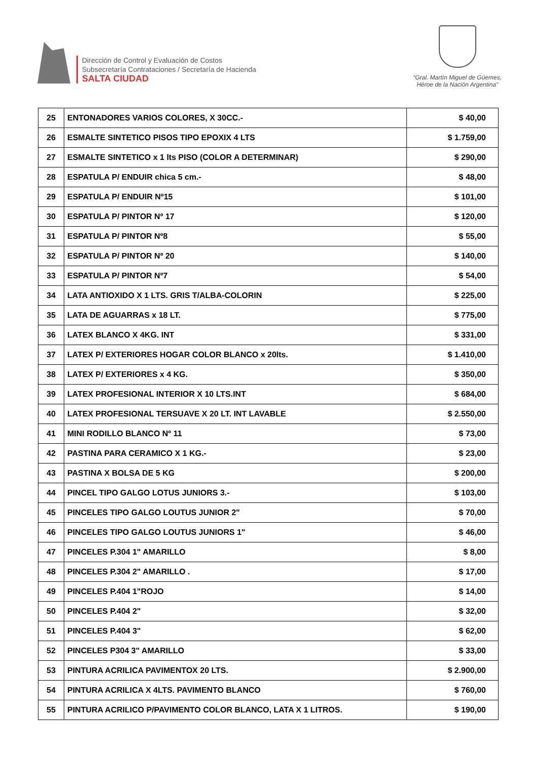Dirección de Control y Evaluación de Costos
Subsecretaría Contrataciones / Secretaría de Hacienda
SALTA CIUDAD
“Gral. Martín Miguel de Güemes,
Héroe de la Nación Argentina”
| 25 | ENTONADORES VARIOS COLORES, X 30CC.- | $ 40,00 |
| 26 | ESMALTE SINTETICO PISOS TIPO EPOXIX 4 LTS | $ 1.759,00 |
| 27 | ESMALTE SINTETICO x 1 lts PISO (COLOR A DETERMINAR) | $ 290,00 |
| 28 | ESPATULA P/ ENDUIR chica 5 cm.- | $ 48,00 |
| 29 | ESPATULA P/ ENDUIR Nº15 | $ 101,00 |
| 30 | ESPATULA P/ PINTOR Nº 17 | $ 120,00 |
| 31 | ESPATULA P/ PINTOR Nº8 | $ 55,00 |
| 32 | ESPATULA P/ PINTOR Nº 20 | $ 140,00 |
| 33 | ESPATULA P/ PINTOR Nº7 | $ 54,00 |
| 34 | LATA ANTIOXIDO X 1 LTS. GRIS T/ALBA-COLORIN | $ 225,00 |
| 35 | LATA DE AGUARRAS x 18 LT. | $ 775,00 |
| 36 | LATEX BLANCO X 4KG. INT | $ 331,00 |
| 37 | LATEX P/ EXTERIORES HOGAR COLOR BLANCO x 20lts. | $ 1.410,00 |
| 38 | LATEX P/ EXTERIORES x 4 KG. | $ 350,00 |
| 39 | LATEX PROFESIONAL INTERIOR X 10 LTS.INT | $ 684,00 |
| 40 | LATEX PROFESIONAL TERSUAVE X 20 LT. INT LAVABLE | $ 2.550,00 |
| 41 | MINI RODILLO BLANCO Nº 11 | $ 73,00 |
| 42 | PASTINA PARA CERAMICO X 1 KG.- | $ 23,00 |
| 43 | PASTINA X BOLSA DE 5 KG | $ 200,00 |
| 44 | PINCEL TIPO GALGO LOTUS JUNIORS 3.- | $ 103,00 |
| 45 | PINCELES TIPO GALGO LOUTUS JUNIOR 2" | $ 70,00 |
| 46 | PINCELES TIPO GALGO LOUTUS JUNIORS 1" | $ 46,00 |
| 47 | PINCELES P.304 1" AMARILLO | $ 8,00 |
| 48 | PINCELES P.304 2" AMARILLO . | $ 17,00 |
| 49 | PINCELES P.404 1"ROJO | $ 14,00 |
| 50 | PINCELES P.404 2" | $ 32,00 |
| 51 | PINCELES P.404 3" | $ 62,00 |
| 52 | PINCELES P304 3" AMARILLO | $ 33,00 |
| 53 | PINTURA ACRILICA PAVIMENTOX 20 LTS. | $ 2.900,00 |
| 54 | PINTURA ACRILICA X 4LTS. PAVIMENTO BLANCO | $ 760,00 |
| 55 | PINTURA ACRILICO P/PAVIMENTO COLOR BLANCO, LATA X 1 LITROS. | $ 190,00 |